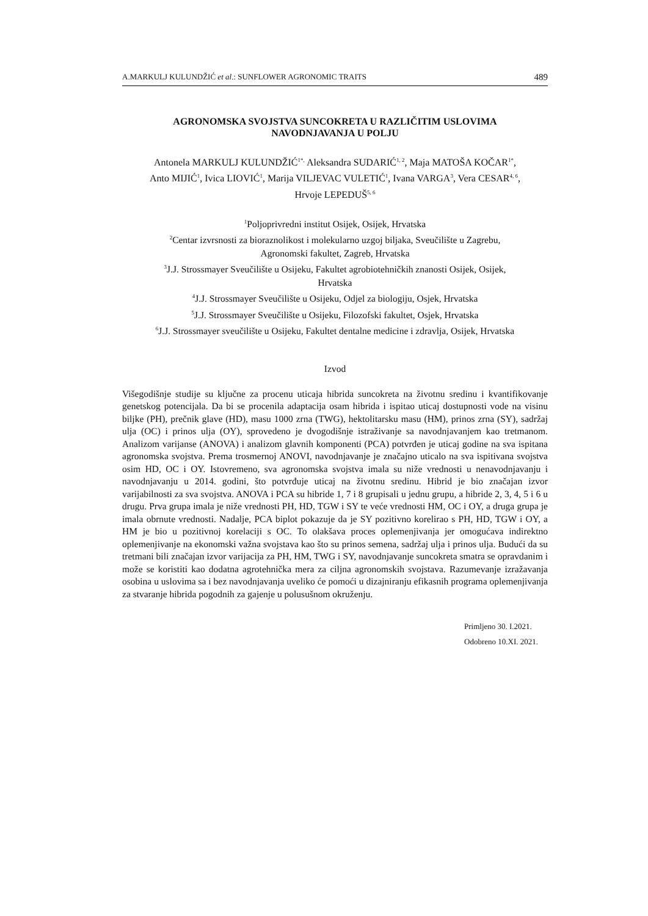A.MARKULJ KULUNDŽIĆ et al.: SUNFLOWER AGRONOMIC TRAITS 489
AGRONOMSKA SVOJSTVA SUNCOKRETA U RAZLIČITIM USLOVIMA
NAVODNJAVANJA U POLJU
Antonela MARKULJ KULUNDŽIĆ<sup>1*,</sup> Aleksandra SUDARIĆ<sup>1, 2</sup>, Maja MATOŠA KOČAR<sup>1*</sup>,
Anto MIJIĆ<sup>1</sup>, Ivica LIOVIĆ<sup>1</sup>, Marija VILJEVAC VULETIĆ<sup>1</sup>, Ivana VARGA<sup>3</sup>, Vera CESAR<sup>4, 6</sup>,
Hrvoje LEPEDUŠ<sup>5, 6</sup>
<sup>1</sup> Poljoprivredni institut Osijek, Osijek, Hrvatska
<sup>2</sup> Centar izvrsnosti za bioraznolikost i molekularno uzgoj biljaka, Sveučilište u Zagrebu,
Agronomski fakultet, Zagreb, Hrvatska
<sup>3</sup> J.J. Strossmayer Sveučilište u Osijeku, Fakultet agrobiotehničkih znanosti Osijek, Osijek,
Hrvatska
<sup>4</sup> J.J. Strossmayer Sveučilište u Osijeku, Odjel za biologiju, Osjek, Hrvatska
<sup>5</sup> J.J. Strossmayer Sveučilište u Osijeku, Filozofski fakultet, Osjek, Hrvatska
<sup>6</sup> J.J. Strossmayer sveučilište u Osijeku, Fakultet dentalne medicine i zdravlja, Osijek, Hrvatska
Izvod
Višegodišnje studije su ključne za procenu uticaja hibrida suncokreta na životnu sredinu i kvantifikovanje genetskog potencijala. Da bi se procenila adaptacija osam hibrida i ispitao uticaj dostupnosti vode na visinu biljke (PH), prečnik glave (HD), masu 1000 zrna (TWG), hektolitarsku masu (HM), prinos zrna (SY), sadržaj ulja (OC) i prinos ulja (OY), sprovedeno je dvogodišnje istraživanje sa navodnjavanjem kao tretmanom. Analizom varijanse (ANOVA) i analizom glavnih komponenti (PCA) potvrđen je uticaj godine na sva ispitana agronomska svojstva. Prema trosmernoj ANOVI, navodnjavanje je značajno uticalo na sva ispitivana svojstva osim HD, OC i OY. Istovremeno, sva agronomska svojstva imala su niže vrednosti u nenavodnjavanju i navodnjavanju u 2014. godini, što potvrđuje uticaj na životnu sredinu. Hibrid je bio značajan izvor varijabilnosti za sva svojstva. ANOVA i PCA su hibride 1, 7 i 8 grupisali u jednu grupu, a hibride 2, 3, 4, 5 i 6 u drugu. Prva grupa imala je niže vrednosti PH, HD, TGW i SY te veće vrednosti HM, OC i OY, a druga grupa je imala obrnute vrednosti. Nadalje, PCA biplot pokazuje da je SY pozitivno korelirao s PH, HD, TGW i OY, a HM je bio u pozitivnoj korelaciji s OC. To olakšava proces oplemenjivanja jer omogućava indirektno oplemenjivanje na ekonomski važna svojstava kao što su prinos semena, sadržaj ulja i prinos ulja. Budući da su tretmani bili značajan izvor varijacija za PH, HM, TWG i SY, navodnjavanje suncokreta smatra se opravdanim i može se koristiti kao dodatna agrotehnička mera za ciljna agronomskih svojstava. Razumevanje izražavanja osobina u uslovima sa i bez navodnjavanja uveliko će pomoći u dizajniranju efikasnih programa oplemenjivanja za stvaranje hibrida pogodnih za gajenje u polusušnom okruženju.
Primljeno 30. I.2021.
Odobreno 10.XI. 2021.